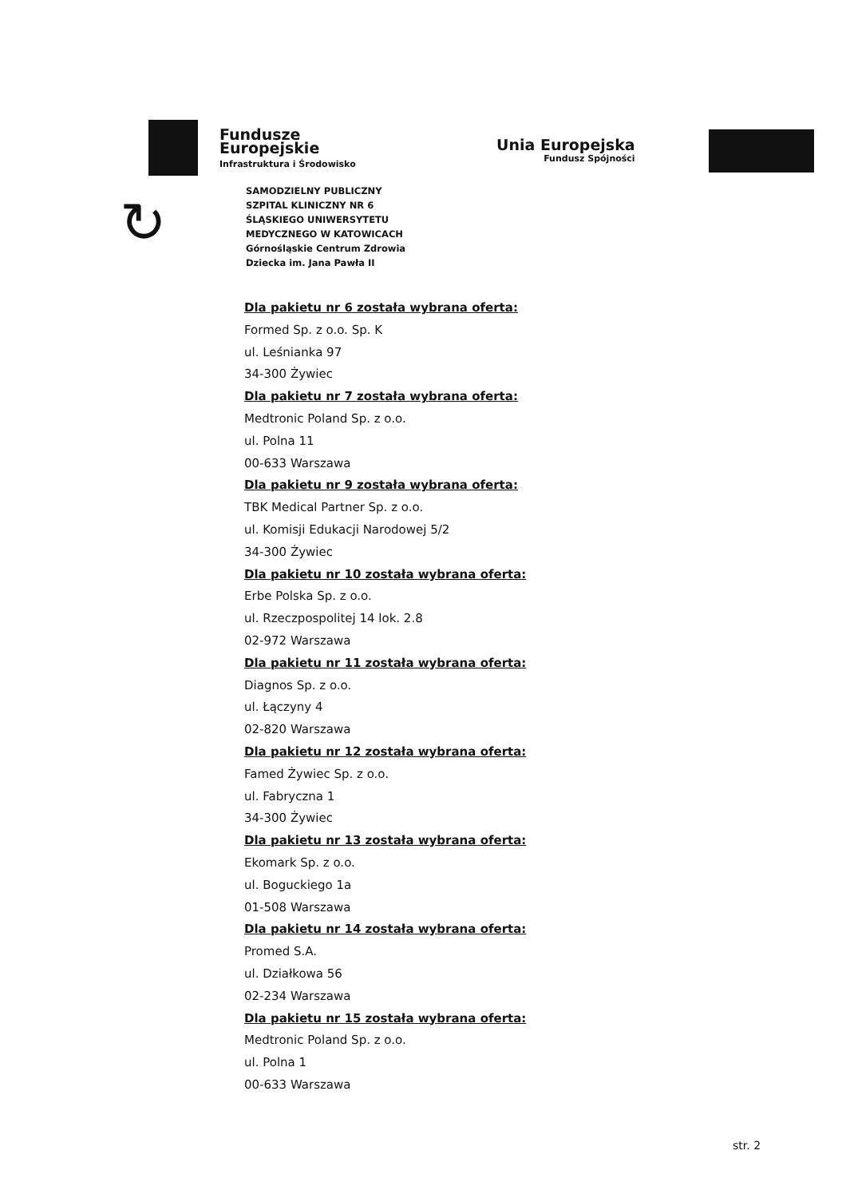Fundusze
Europejskie
Infrastruktura i Środowisko
Unia Europejska
Fundusz Spójności
↻
SAMODZIELNY PUBLICZNY
SZPITAL KLINICZNY NR 6
ŚLĄSKIEGO UNIWERSYTETU
MEDYCZNEGO W KATOWICACH
Górnośląskie Centrum Zdrowia
Dziecka im. Jana Pawła II
Dla pakietu nr 6 została wybrana oferta:
Formed Sp. z o.o. Sp. K
ul. Leśnianka 97
34-300 Żywiec
Dla pakietu nr 7 została wybrana oferta:
Medtronic Poland Sp. z o.o.
ul. Polna 11
00-633 Warszawa
Dla pakietu nr 9 została wybrana oferta:
TBK Medical Partner Sp. z o.o.
ul. Komisji Edukacji Narodowej 5/2
34-300 Żywiec
Dla pakietu nr 10 została wybrana oferta:
Erbe Polska Sp. z o.o.
ul. Rzeczpospolitej 14 lok. 2.8
02-972 Warszawa
Dla pakietu nr 11 została wybrana oferta:
Diagnos Sp. z o.o.
ul. Łączyny 4
02-820 Warszawa
Dla pakietu nr 12 została wybrana oferta:
Famed Żywiec Sp. z o.o.
ul. Fabryczna 1
34-300 Żywiec
Dla pakietu nr 13 została wybrana oferta:
Ekomark Sp. z o.o.
ul. Boguckiego 1a
01-508 Warszawa
Dla pakietu nr 14 została wybrana oferta:
Promed S.A.
ul. Działkowa 56
02-234 Warszawa
Dla pakietu nr 15 została wybrana oferta:
Medtronic Poland Sp. z o.o.
ul. Polna 1
00-633 Warszawa
str. 2